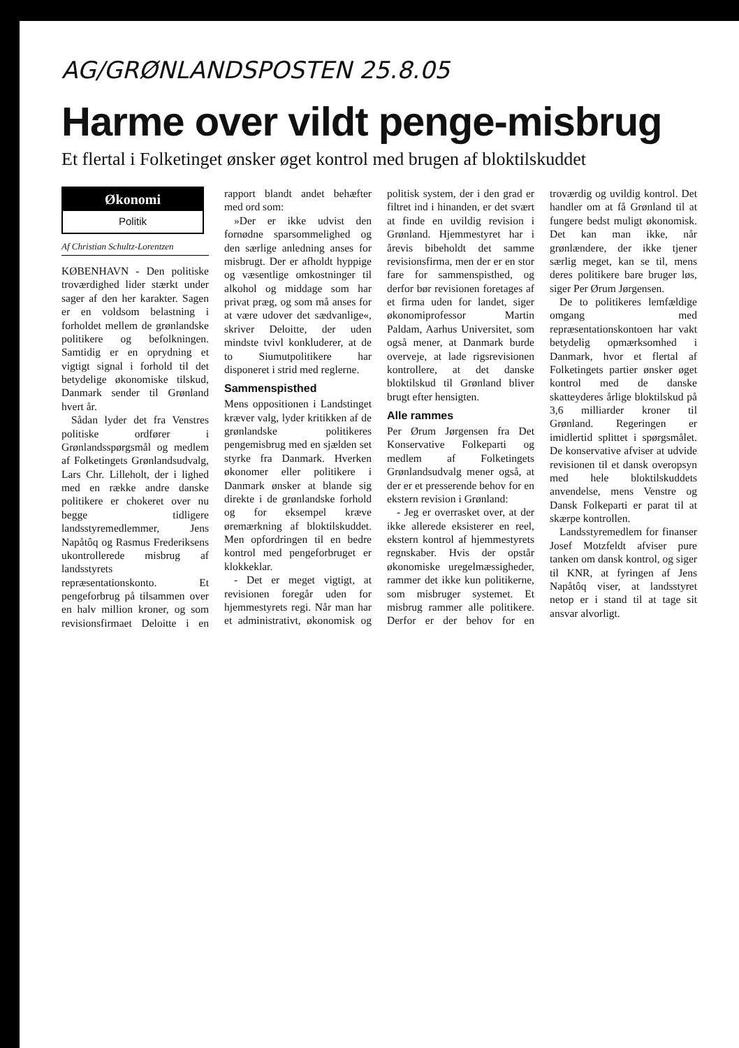AG/GRØNLANDSPOSTEN 25.8.05
Harme over vildt penge-misbrug
Et flertal i Folketinget ønsker øget kontrol med brugen af bloktilskuddet
Økonomi
Politik
Af Christian Schultz-Lorentzen
KØBENHAVN - Den politiske troværdighed lider stærkt under sager af den her karakter. Sagen er en voldsom belastning i forholdet mellem de grønlandske politikere og befolkningen. Samtidig er en oprydning et vigtigt signal i forhold til det betydelige økonomiske tilskud, Danmark sender til Grønland hvert år.
Sådan lyder det fra Venstres politiske ordfører i Grønlandsspørgsmål og medlem af Folketingets Grønlandsudvalg, Lars Chr. Lilleholt, der i lighed med en række andre danske politikere er chokeret over nu begge tidligere landsstyremedlemmer, Jens Napåtôq og Rasmus Frederiksens ukontrollerede misbrug af landsstyrets repræsentationskonto. Et pengeforbrug på tilsammen over en halv million kroner, og som revisionsfirmaet Deloitte i en rapport blandt andet behæfter med ord som:
»Der er ikke udvist den fornødne sparsommelighed og den særlige anledning anses for misbrugt. Der er afholdt hyppige og væsentlige omkostninger til alkohol og middage som har privat præg, og som må anses for at være udover det sædvanlige«, skriver Deloitte, der uden mindste tvivl konkluderer, at de to Siumutpolitikere har disponeret i strid med reglerne.
Sammenspisthed
Mens oppositionen i Landstinget kræver valg, lyder kritikken af de grønlandske politikeres pengemisbrug med en sjælden set styrke fra Danmark. Hverken økonomer eller politikere i Danmark ønsker at blande sig direkte i de grønlandske forhold og for eksempel kræve øremærkning af bloktilskuddet. Men opfordringen til en bedre kontrol med pengeforbruget er klokkeklar.
- Det er meget vigtigt, at revisionen foregår uden for hjemmestyrets regi. Når man har et administrativt, økonomisk og politisk system, der i den grad er filtret ind i hinanden, er det svært at finde en uvildig revision i Grønland. Hjemmestyret har i årevis bibeholdt det samme revisionsfirma, men der er en stor fare for sammenspisthed, og derfor bør revisionen foretages af et firma uden for landet, siger økonomiprofessor Martin Paldam, Aarhus Universitet, som også mener, at Danmark burde overveje, at lade rigsrevisionen kontrollere, at det danske bloktilskud til Grønland bliver brugt efter hensigten.
Alle rammes
Per Ørum Jørgensen fra Det Konservative Folkeparti og medlem af Folketingets Grønlandsudvalg mener også, at der er et presserende behov for en ekstern revision i Grønland:
- Jeg er overrasket over, at der ikke allerede eksisterer en reel, ekstern kontrol af hjemmestyrets regnskaber. Hvis der opstår økonomiske uregelmæssigheder, rammer det ikke kun politikerne, som misbruger systemet. Et misbrug rammer alle politikere. Derfor er der behov for en troværdig og uvildig kontrol. Det handler om at få Grønland til at fungere bedst muligt økonomisk. Det kan man ikke, når grønlændere, der ikke tjener særlig meget, kan se til, mens deres politikere bare bruger løs, siger Per Ørum Jørgensen.
De to politikeres lemfældige omgang med repræsentationskontoen har vakt betydelig opmærksomhed i Danmark, hvor et flertal af Folketingets partier ønsker øget kontrol med de danske skatteyderes årlige bloktilskud på 3,6 milliarder kroner til Grønland. Regeringen er imidlertid splittet i spørgsmålet. De konservative afviser at udvide revisionen til et dansk overopsyn med hele bloktilskuddets anvendelse, mens Venstre og Dansk Folkeparti er parat til at skærpe kontrollen.
Landsstyremedlem for finanser Josef Motzfeldt afviser pure tanken om dansk kontrol, og siger til KNR, at fyringen af Jens Napåtôq viser, at landsstyret netop er i stand til at tage sit ansvar alvorligt.